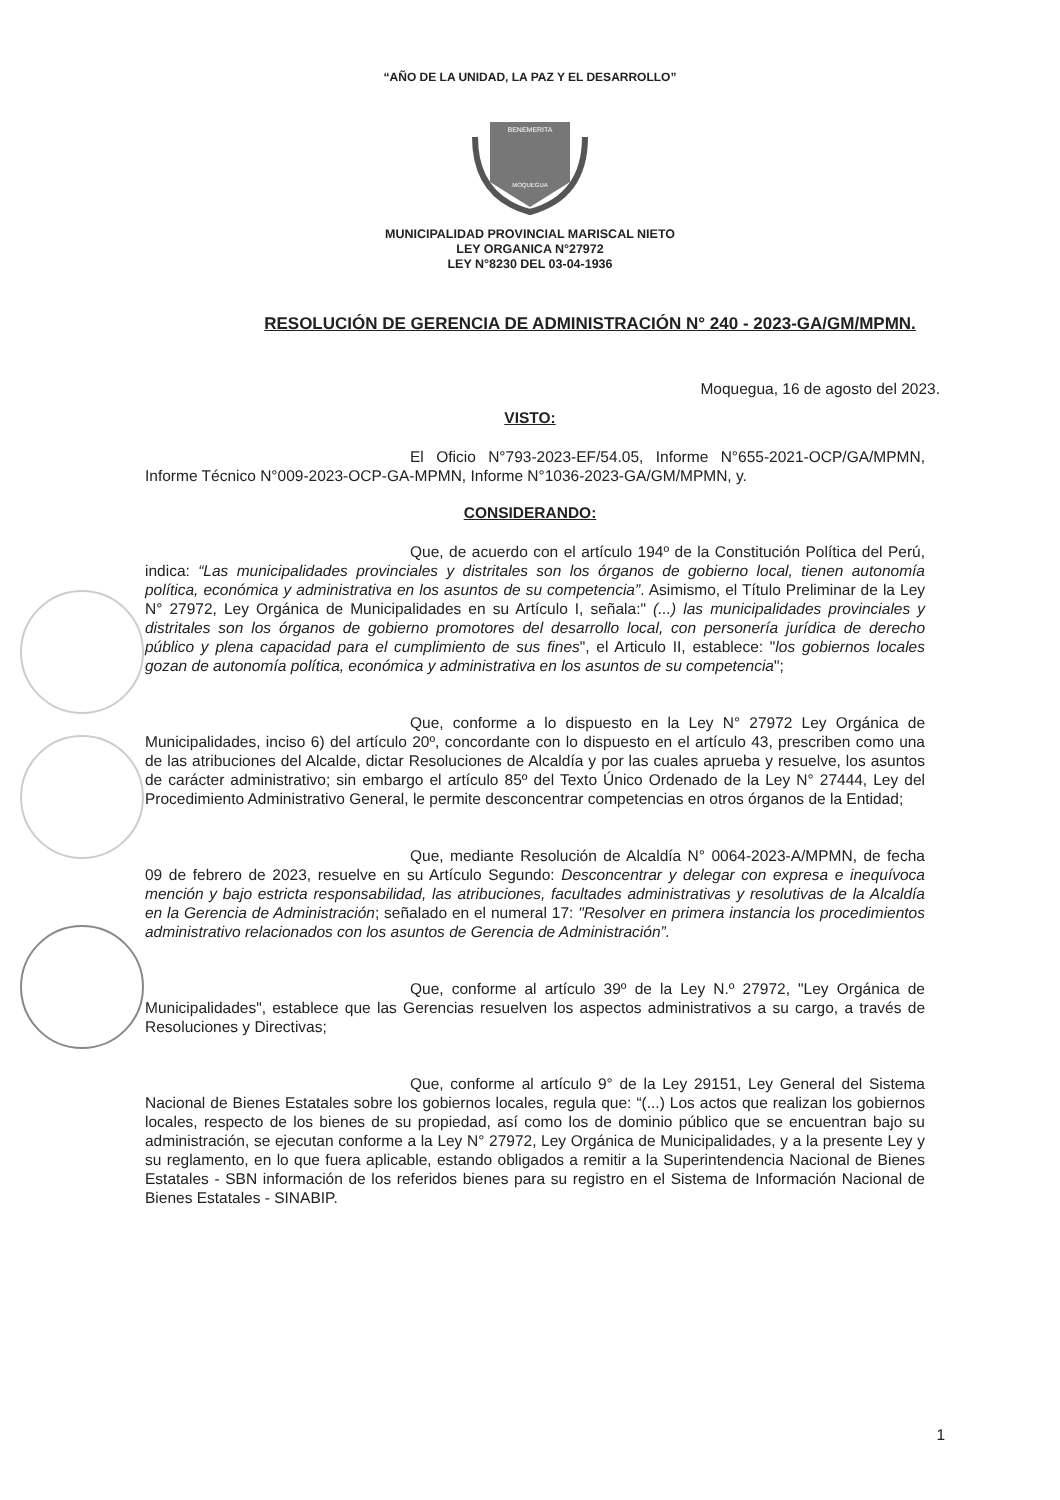“AÑO DE LA UNIDAD, LA PAZ Y EL DESARROLLO”
BENEMERITA
MOQUEGUA
MUNICIPALIDAD PROVINCIAL MARISCAL NIETO
LEY ORGANICA N°27972
LEY N°8230 DEL 03-04-1936
RESOLUCIÓN DE GERENCIA DE ADMINISTRACIÓN N° 240 - 2023-GA/GM/MPMN.
Moquegua, 16 de agosto del 2023.
VISTO:
El Oficio N°793-2023-EF/54.05, Informe N°655-2021-OCP/GA/MPMN, Informe Técnico N°009-2023-OCP-GA-MPMN, Informe N°1036-2023-GA/GM/MPMN, y.
CONSIDERANDO:
Que, de acuerdo con el artículo 194º de la Constitución Política del Perú, indica: “Las municipalidades provinciales y distritales son los órganos de gobierno local, tienen autonomía política, económica y administrativa en los asuntos de su competencia”. Asimismo, el Título Preliminar de la Ley N° 27972, Ley Orgánica de Municipalidades en su Artículo I, señala:" (...) las municipalidades provinciales y distritales son los órganos de gobierno promotores del desarrollo local, con personería jurídica de derecho público y plena capacidad para el cumplimiento de sus fines", el Articulo II, establece: "los gobiernos locales gozan de autonomía política, económica y administrativa en los asuntos de su competencia";
Que, conforme a lo dispuesto en la Ley N° 27972 Ley Orgánica de Municipalidades, inciso 6) del artículo 20º, concordante con lo dispuesto en el artículo 43, prescriben como una de las atribuciones del Alcalde, dictar Resoluciones de Alcaldía y por las cuales aprueba y resuelve, los asuntos de carácter administrativo; sin embargo el artículo 85º del Texto Único Ordenado de la Ley N° 27444, Ley del Procedimiento Administrativo General, le permite desconcentrar competencias en otros órganos de la Entidad;
Que, mediante Resolución de Alcaldía N° 0064-2023-A/MPMN, de fecha 09 de febrero de 2023, resuelve en su Artículo Segundo: Desconcentrar y delegar con expresa e inequívoca mención y bajo estricta responsabilidad, las atribuciones, facultades administrativas y resolutivas de la Alcaldía en la Gerencia de Administración; señalado en el numeral 17: "Resolver en primera instancia los procedimientos administrativo relacionados con los asuntos de Gerencia de Administración”.
Que, conforme al artículo 39º de la Ley N.º 27972, "Ley Orgánica de Municipalidades", establece que las Gerencias resuelven los aspectos administrativos a su cargo, a través de Resoluciones y Directivas;
Que, conforme al artículo 9° de la Ley 29151, Ley General del Sistema Nacional de Bienes Estatales sobre los gobiernos locales, regula que: “(...) Los actos que realizan los gobiernos locales, respecto de los bienes de su propiedad, así como los de dominio público que se encuentran bajo su administración, se ejecutan conforme a la Ley N° 27972, Ley Orgánica de Municipalidades, y a la presente Ley y su reglamento, en lo que fuera aplicable, estando obligados a remitir a la Superintendencia Nacional de Bienes Estatales - SBN información de los referidos bienes para su registro en el Sistema de Información Nacional de Bienes Estatales - SINABIP.
1